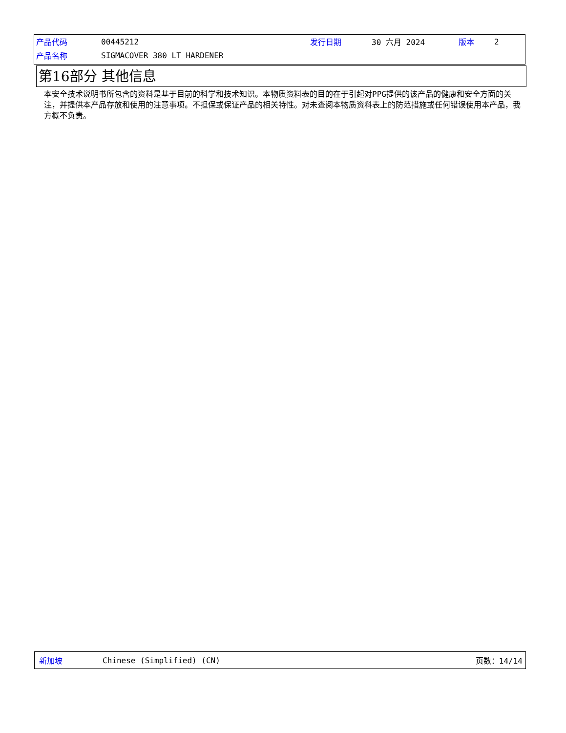| 产品代码 | 00445212 | 发行日期 | 30 六月 2024 | 版本 | 2 |
| 产品名称 | SIGMACOVER 380 LT HARDENER | | | | |
第16部分 其他信息
本安全技术说明书所包含的资料是基于目前的科学和技术知识。本物质资料表的目的在于引起对PPG提供的该产品的健康和安全方面的关注，并提供本产品存放和使用的注意事项。不担保或保证产品的相关特性。对未查阅本物质资料表上的防范措施或任何错误使用本产品，我方概不负责。
新加坡 Chinese (Simplified) (CN) 页数：14/14